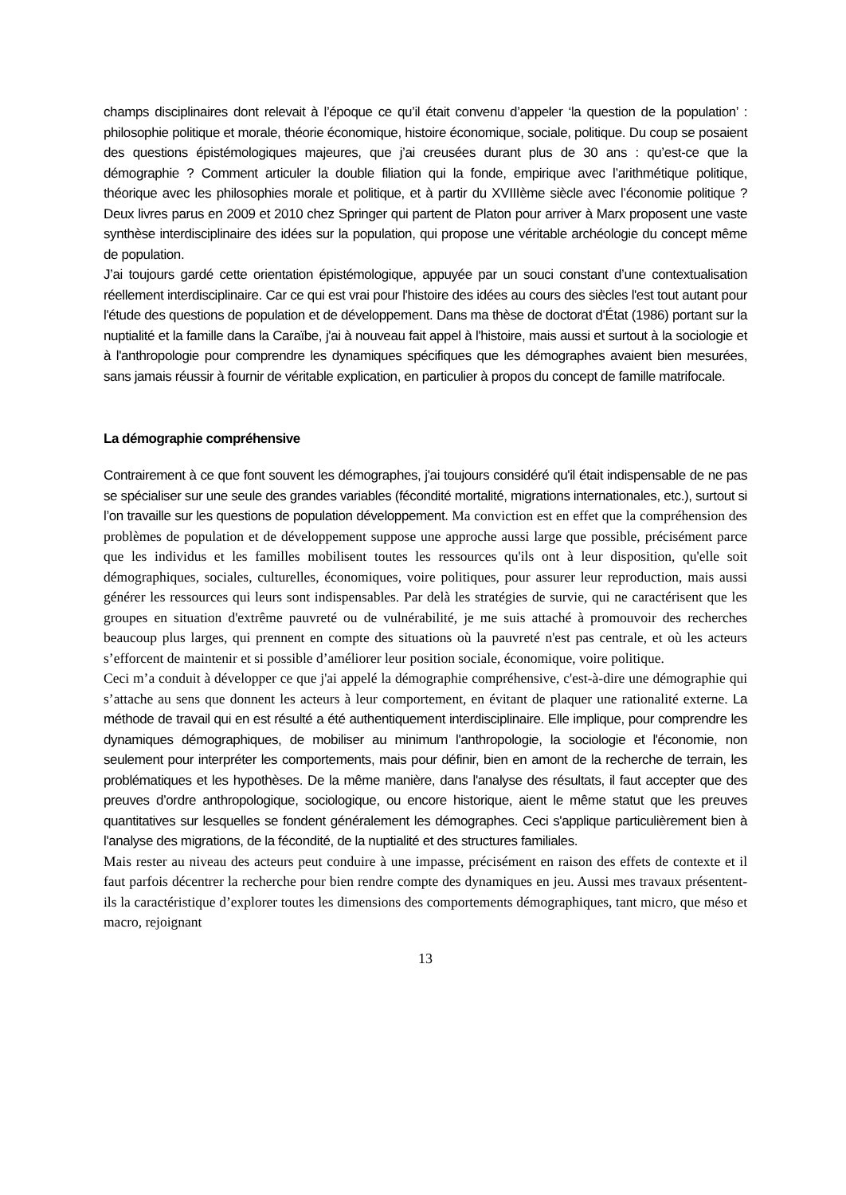champs disciplinaires dont relevait à l’époque ce qu’il était convenu d’appeler ‘la question de la population’ : philosophie politique et morale, théorie économique, histoire économique, sociale, politique. Du coup se posaient des questions épistémologiques majeures, que j’ai creusées durant plus de 30 ans : qu’est-ce que la démographie ? Comment articuler la double filiation qui la fonde, empirique avec l’arithmétique politique, théorique avec les philosophies morale et politique, et à partir du XVIIIème siècle avec l’économie politique ? Deux livres parus en 2009 et 2010 chez Springer qui partent de Platon pour arriver à Marx proposent une vaste synthèse interdisciplinaire des idées sur la population, qui propose une véritable archéologie du concept même de population.
J’ai toujours gardé cette orientation épistémologique, appuyée par un souci constant d’une contextualisation réellement interdisciplinaire. Car ce qui est vrai pour l'histoire des idées au cours des siècles l'est tout autant pour l'étude des questions de population et de développement. Dans ma thèse de doctorat d'État (1986) portant sur la nuptialité et la famille dans la Caraïbe, j'ai à nouveau fait appel à l'histoire, mais aussi et surtout à la sociologie et à l'anthropologie pour comprendre les dynamiques spécifiques que les démographes avaient bien mesurées, sans jamais réussir à fournir de véritable explication, en particulier à propos du concept de famille matrifocale.
La démographie compréhensive
Contrairement à ce que font souvent les démographes, j'ai toujours considéré qu'il était indispensable de ne pas se spécialiser sur une seule des grandes variables (fécondité mortalité, migrations internationales, etc.), surtout si l’on travaille sur les questions de population développement. Ma conviction est en effet que la compréhension des problèmes de population et de développement suppose une approche aussi large que possible, précisément parce que les individus et les familles mobilisent toutes les ressources qu'ils ont à leur disposition, qu'elle soit démographiques, sociales, culturelles, économiques, voire politiques, pour assurer leur reproduction, mais aussi générer les ressources qui leurs sont indispensables. Par delà les stratégies de survie, qui ne caractérisent que les groupes en situation d'extrême pauvreté ou de vulnérabilité, je me suis attaché à promouvoir des recherches beaucoup plus larges, qui prennent en compte des situations où la pauvreté n'est pas centrale, et où les acteurs s’efforcent de maintenir et si possible d’améliorer leur position sociale, économique, voire politique.
Ceci m’a conduit à développer ce que j'ai appelé la démographie compréhensive, c'est-à-dire une démographie qui s’attache au sens que donnent les acteurs à leur comportement, en évitant de plaquer une rationalité externe. La méthode de travail qui en est résulté a été authentiquement interdisciplinaire. Elle implique, pour comprendre les dynamiques démographiques, de mobiliser au minimum l'anthropologie, la sociologie et l'économie, non seulement pour interpréter les comportements, mais pour définir, bien en amont de la recherche de terrain, les problématiques et les hypothèses. De la même manière, dans l'analyse des résultats, il faut accepter que des preuves d’ordre anthropologique, sociologique, ou encore historique, aient le même statut que les preuves quantitatives sur lesquelles se fondent généralement les démographes. Ceci s'applique particulièrement bien à l'analyse des migrations, de la fécondité, de la nuptialité et des structures familiales.
Mais rester au niveau des acteurs peut conduire à une impasse, précisément en raison des effets de contexte et il faut parfois décentrer la recherche pour bien rendre compte des dynamiques en jeu. Aussi mes travaux présentent-ils la caractéristique d’explorer toutes les dimensions des comportements démographiques, tant micro, que méso et macro, rejoignant
13